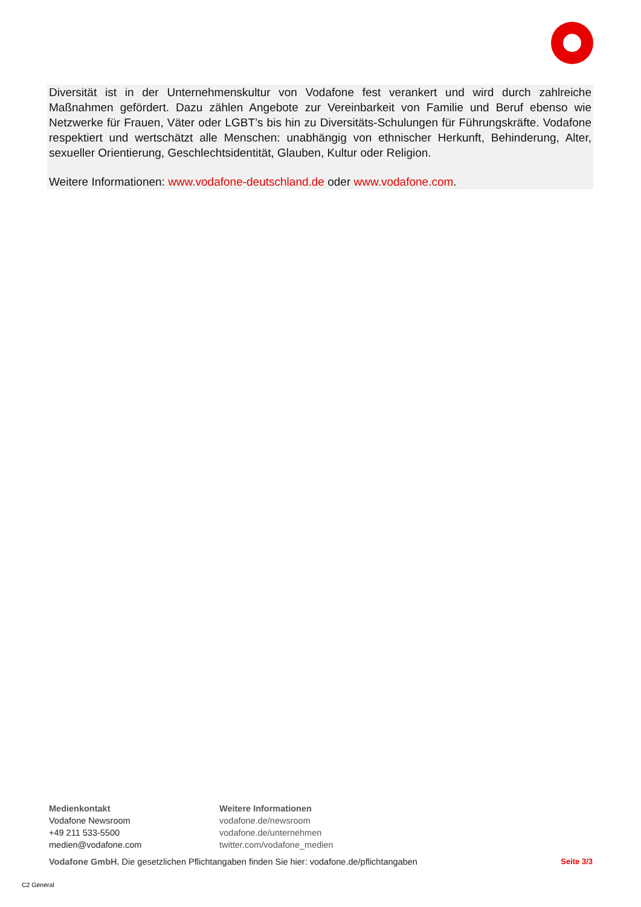Diversität ist in der Unternehmenskultur von Vodafone fest verankert und wird durch zahlreiche Maßnahmen gefördert. Dazu zählen Angebote zur Vereinbarkeit von Familie und Beruf ebenso wie Netzwerke für Frauen, Väter oder LGBT’s bis hin zu Diversitäts-Schulungen für Führungskräfte. Vodafone respektiert und wertschätzt alle Menschen: unabhängig von ethnischer Herkunft, Behinderung, Alter, sexueller Orientierung, Geschlechtsidentität, Glauben, Kultur oder Religion.
Weitere Informationen: www.vodafone-deutschland.de oder www.vodafone.com.
Medienkontakt
Vodafone Newsroom
+49 211 533-5500
medien@vodafone.com
Weitere Informationen
vodafone.de/newsroom
vodafone.de/unternehmen
twitter.com/vodafone_medien
Vodafone GmbH. Die gesetzlichen Pflichtangaben finden Sie hier: vodafone.de/pflichtangaben Seite 3/3
C2 General